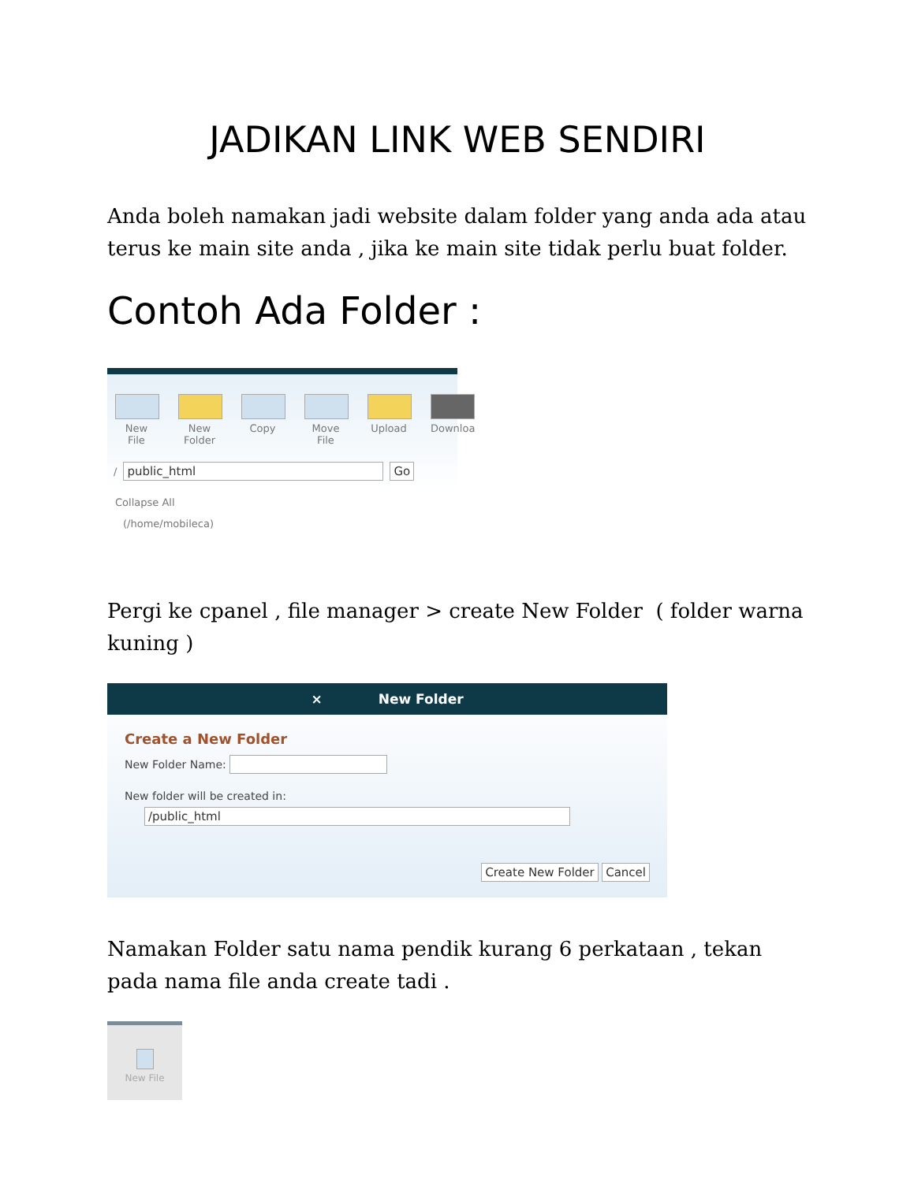JADIKAN LINK WEB SENDIRI
Anda boleh namakan jadi website dalam folder yang anda ada atau terus ke main site anda , jika ke main site tidak perlu buat folder.
Contoh Ada Folder :
New File
New Folder
Copy Move File
Upload Downloa
/ public_html Go
Collapse All
(/home/mobileca)
Pergi ke cpanel , file manager > create New Folder ( folder warna kuning )
× New Folder
Create a New Folder
New Folder Name:
New folder will be created in:
/public_html
Create New Folder Cancel
Namakan Folder satu nama pendik kurang 6 perkataan , tekan pada nama file anda create tadi .
New File